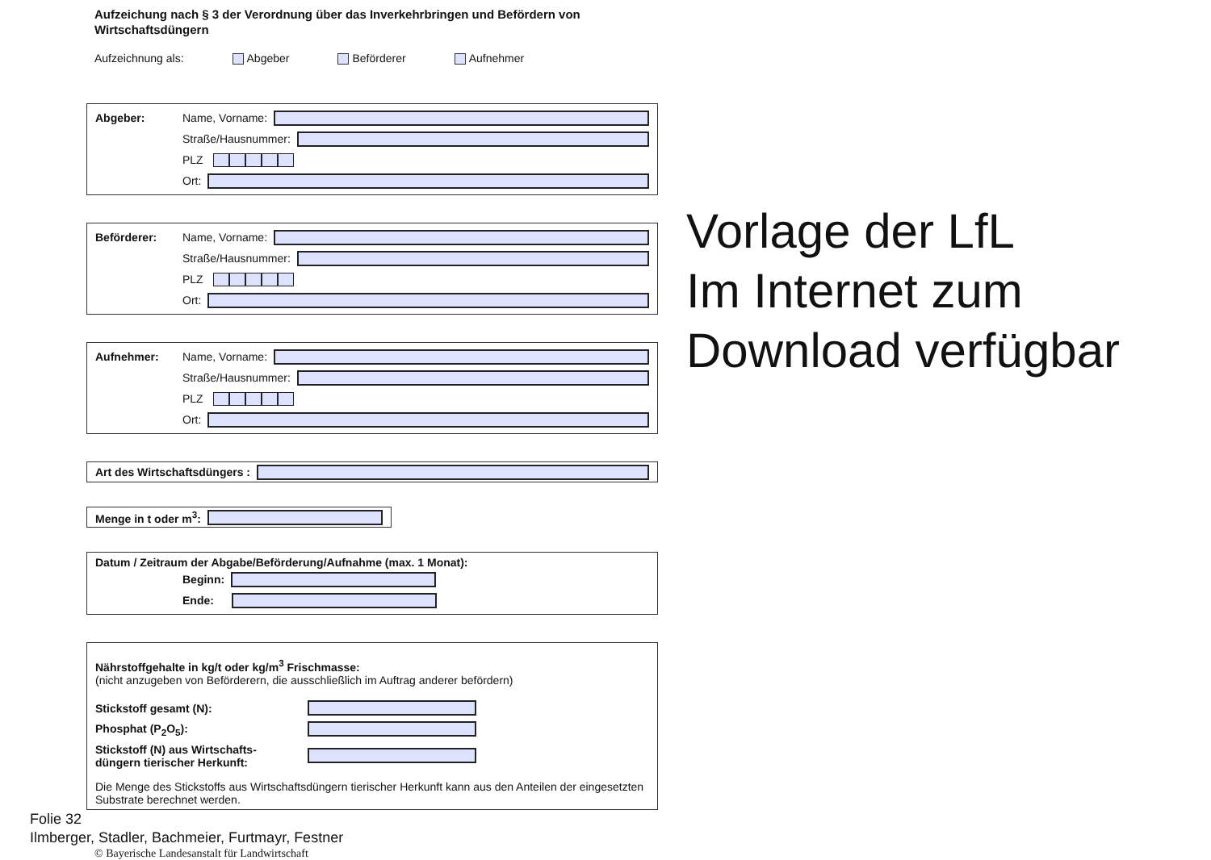Aufzeichung nach § 3 der Verordnung über das Inverkehrbringen und Befördern von Wirtschaftsdüngern
Aufzeichnung als: Abgeber Beförderer Aufnehmer
Abgeber: Name, Vorname:
Straße/Hausnummer:
PLZ
Ort:
Beförderer: Name, Vorname:
Straße/Hausnummer:
PLZ
Ort:
Aufnehmer: Name, Vorname:
Straße/Hausnummer:
PLZ
Ort:
Art des Wirtschaftsdüngers :
Menge in t oder m<sup>3</sup>:
Datum / Zeitraum der Abgabe/Beförderung/Aufnahme (max. 1 Monat):
Beginn:
Ende:
Nährstoffgehalte in kg/t oder kg/m<sup>3</sup> Frischmasse:
(nicht anzugeben von Beförderern, die ausschließlich im Auftrag anderer befördern)
Stickstoff gesamt (N):
Phosphat (P<sub>2</sub>O<sub>5</sub>):
Stickstoff (N) aus Wirtschafts-
düngern tierischer Herkunft:
Die Menge des Stickstoffs aus Wirtschaftsdüngern tierischer Herkunft kann aus den Anteilen der eingesetzten Substrate berechnet werden.
Vorlage der LfL
Im Internet zum
Download verfügbar
Folie 32
Ilmberger, Stadler, Bachmeier, Furtmayr, Festner
© Bayerische Landesanstalt für Landwirtschaft